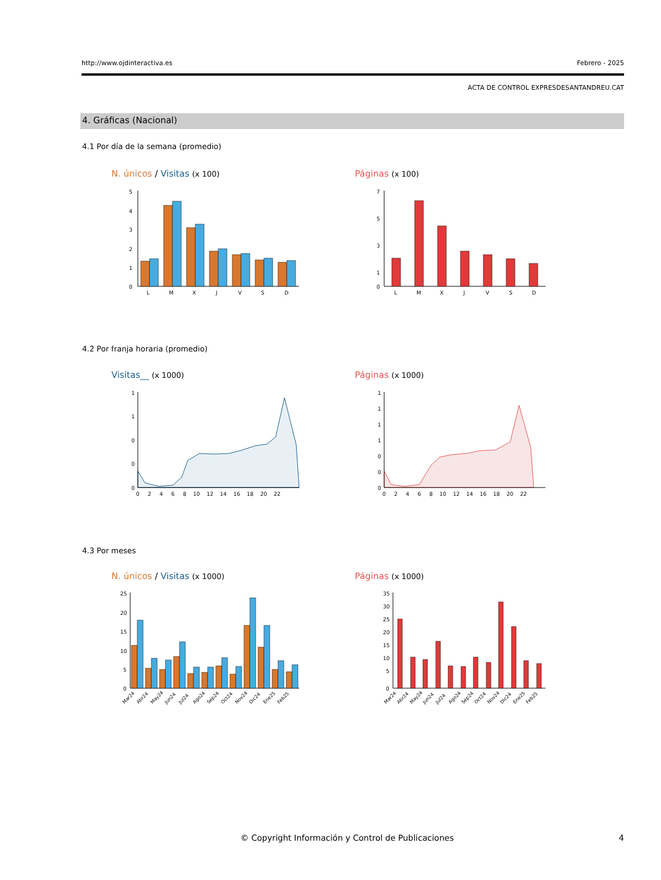http://www.ojdinteractiva.es Febrero - 2025
ACTA DE CONTROL EXPRESDESANTANDREU.CAT
4. Gráficas (Nacional)
4.1 Por día de la semana (promedio)
N. únicos / Visitas (x 100) Páginas (x 100)
5
4
3
2
1
0
L
M
X
J
V
S
D
7
5
3
1
0
L
M
X
J
V
S
D
4.2 Por franja horaria (promedio)
Visitas__ (x 1000) Páginas (x 1000)
1
1
0
0
0
0 2 4 6 8 10 12 14 16 18 20 22
1
1
1
1
0
0
0
0 2 4 6 8 10 12 14 16 18 20 22
4.3 Por meses
N. únicos / Visitas (x 1000) Páginas (x 1000)
25
20
15
10
5
0
Mar24
Abr24
May24
Jun24
Jul24
Ago24
Sep24
Oct24
Nov24
Dic24
Ene25
Feb25
35
30
25
20
15
10
5
0
Mar24
Abr24
May24
Jun24
Jul24
Ago24
Sep24
Oct24
Nov24
Dic24
Ene25
Feb25
© Copyright Información y Control de Publicaciones 4